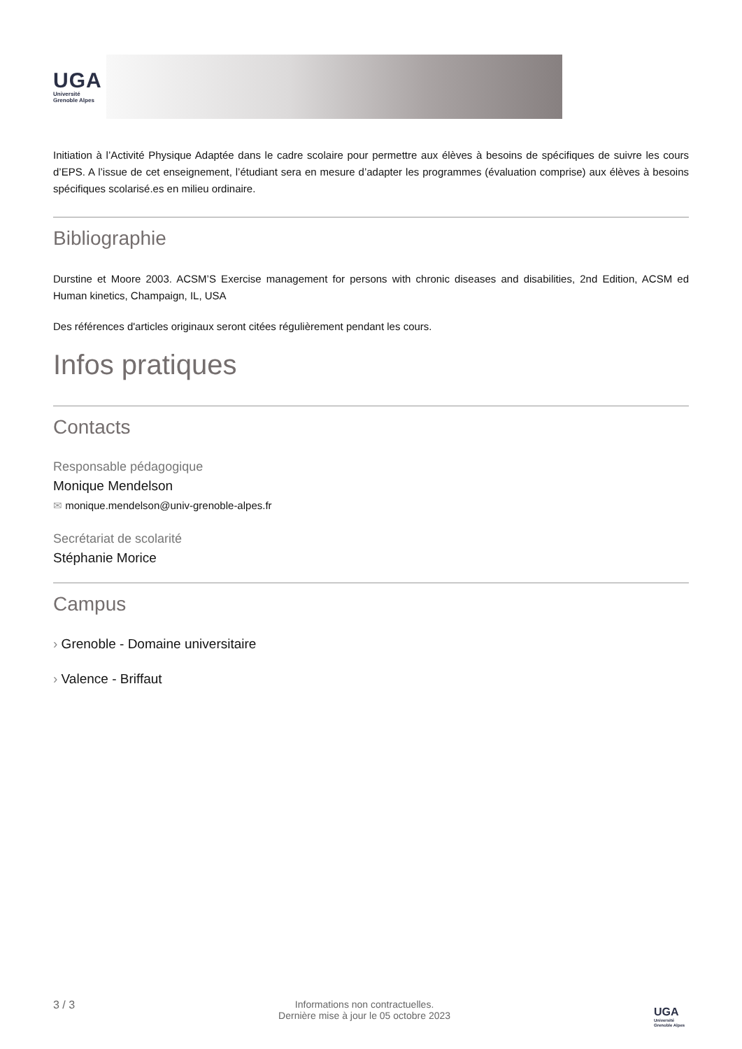UGA
Université
Grenoble Alpes
Initiation à l’Activité Physique Adaptée dans le cadre scolaire pour permettre aux élèves à besoins de spécifiques de suivre les cours d’EPS. A l’issue de cet enseignement, l’étudiant sera en mesure d’adapter les programmes (évaluation comprise) aux élèves à besoins spécifiques scolarisé.es en milieu ordinaire.
Bibliographie
Durstine et Moore 2003. ACSM’S Exercise management for persons with chronic diseases and disabilities, 2nd Edition, ACSM ed Human kinetics, Champaign, IL, USA
Des références d'articles originaux seront citées régulièrement pendant les cours.
Infos pratiques
Contacts
Responsable pédagogique
Monique Mendelson
✉ monique.mendelson@univ-grenoble-alpes.fr
Secrétariat de scolarité
Stéphanie Morice
Campus
› Grenoble - Domaine universitaire
› Valence - Briffaut
3 / 3 Informations non contractuelles.
Dernière mise à jour le 05 octobre 2023
UGA
Université
Grenoble Alpes